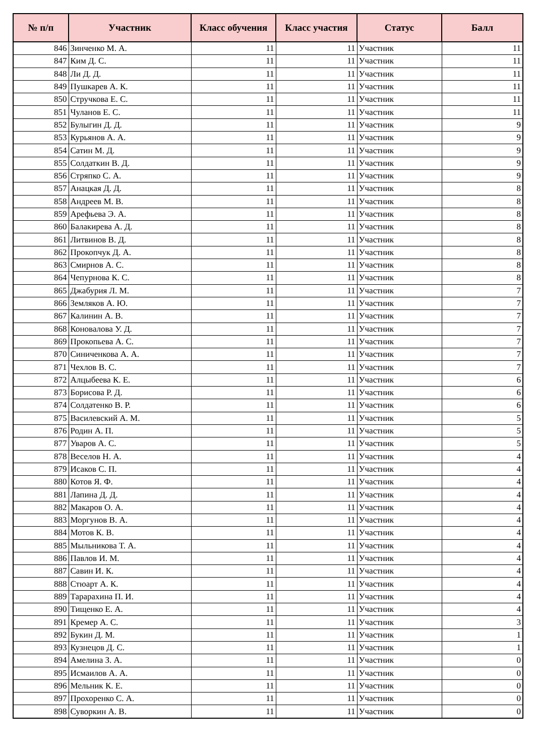| № п/п | Участник | Класс обучения | Класс участия | Статус | Балл |
| --- | --- | --- | --- | --- | --- |
| 846 | Зинченко М. А. | 11 | 11 | Участник | 11 |
| 847 | Ким Д. С. | 11 | 11 | Участник | 11 |
| 848 | Ли Д. Д. | 11 | 11 | Участник | 11 |
| 849 | Пушкарев А. К. | 11 | 11 | Участник | 11 |
| 850 | Стручкова Е. С. | 11 | 11 | Участник | 11 |
| 851 | Чуланов Е. С. | 11 | 11 | Участник | 11 |
| 852 | Булыгин Д. Д. | 11 | 11 | Участник | 9 |
| 853 | Курьянов А. А. | 11 | 11 | Участник | 9 |
| 854 | Сатин М. Д. | 11 | 11 | Участник | 9 |
| 855 | Солдаткин В. Д. | 11 | 11 | Участник | 9 |
| 856 | Стряпко С. А. | 11 | 11 | Участник | 9 |
| 857 | Анацкая Д. Д. | 11 | 11 | Участник | 8 |
| 858 | Андреев М. В. | 11 | 11 | Участник | 8 |
| 859 | Арефьева Э. А. | 11 | 11 | Участник | 8 |
| 860 | Балакирева А. Д. | 11 | 11 | Участник | 8 |
| 861 | Литвинов В. Д. | 11 | 11 | Участник | 8 |
| 862 | Прокопчук Д. А. | 11 | 11 | Участник | 8 |
| 863 | Смирнов А. С. | 11 | 11 | Участник | 8 |
| 864 | Чепурнова К. С. | 11 | 11 | Участник | 8 |
| 865 | Джабурия Л. М. | 11 | 11 | Участник | 7 |
| 866 | Земляков А. Ю. | 11 | 11 | Участник | 7 |
| 867 | Калинин А. В. | 11 | 11 | Участник | 7 |
| 868 | Коновалова У. Д. | 11 | 11 | Участник | 7 |
| 869 | Прокопьева А. С. | 11 | 11 | Участник | 7 |
| 870 | Синиченкова А. А. | 11 | 11 | Участник | 7 |
| 871 | Чехлов В. С. | 11 | 11 | Участник | 7 |
| 872 | Алцыбеева К. Е. | 11 | 11 | Участник | 6 |
| 873 | Борисова Р. Д. | 11 | 11 | Участник | 6 |
| 874 | Солдатенко В. Р. | 11 | 11 | Участник | 6 |
| 875 | Василевский А. М. | 11 | 11 | Участник | 5 |
| 876 | Родин А. П. | 11 | 11 | Участник | 5 |
| 877 | Уваров А. С. | 11 | 11 | Участник | 5 |
| 878 | Веселов Н. А. | 11 | 11 | Участник | 4 |
| 879 | Исаков С. П. | 11 | 11 | Участник | 4 |
| 880 | Котов Я. Ф. | 11 | 11 | Участник | 4 |
| 881 | Лапина Д. Д. | 11 | 11 | Участник | 4 |
| 882 | Макаров О. А. | 11 | 11 | Участник | 4 |
| 883 | Моргунов В. А. | 11 | 11 | Участник | 4 |
| 884 | Мотов К. В. | 11 | 11 | Участник | 4 |
| 885 | Мыльникова Т. А. | 11 | 11 | Участник | 4 |
| 886 | Павлов И. М. | 11 | 11 | Участник | 4 |
| 887 | Савин И. К. | 11 | 11 | Участник | 4 |
| 888 | Стюарт А. К. | 11 | 11 | Участник | 4 |
| 889 | Тарарахина П. И. | 11 | 11 | Участник | 4 |
| 890 | Тищенко Е. А. | 11 | 11 | Участник | 4 |
| 891 | Кремер А. С. | 11 | 11 | Участник | 3 |
| 892 | Букин Д. М. | 11 | 11 | Участник | 1 |
| 893 | Кузнецов Д. С. | 11 | 11 | Участник | 1 |
| 894 | Амелина З. А. | 11 | 11 | Участник | 0 |
| 895 | Исмаилов А. А. | 11 | 11 | Участник | 0 |
| 896 | Мельник К. Е. | 11 | 11 | Участник | 0 |
| 897 | Прохоренко С. А. | 11 | 11 | Участник | 0 |
| 898 | Суворкин А. В. | 11 | 11 | Участник | 0 |